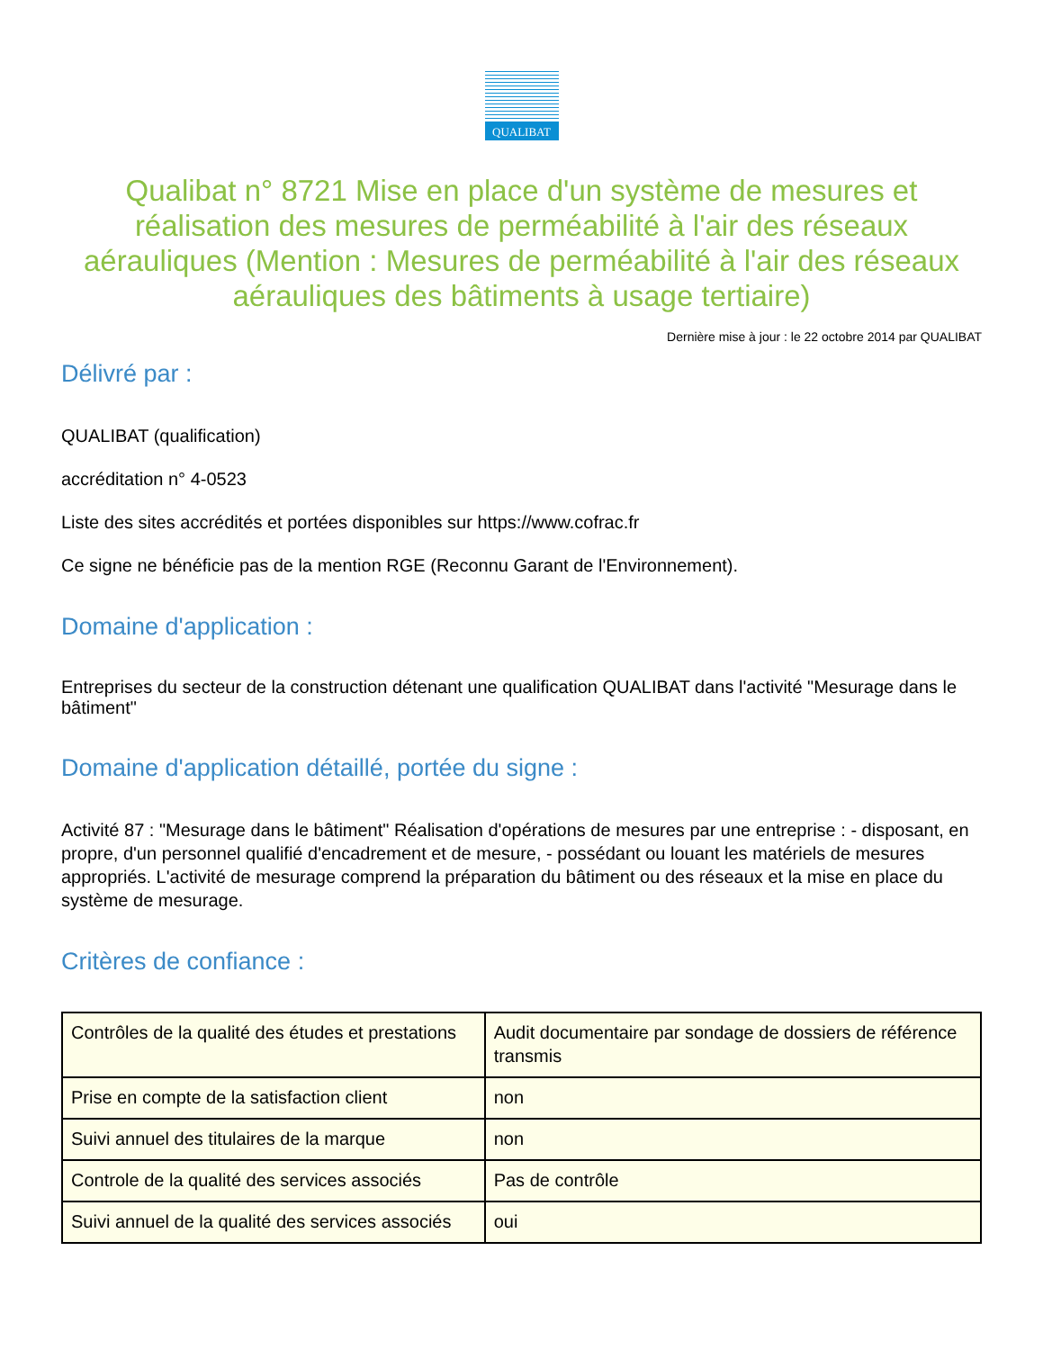QUALIBAT
Qualibat n° 8721 Mise en place d'un système de mesures et réalisation des mesures de perméabilité à l'air des réseaux aérauliques (Mention : Mesures de perméabilité à l'air des réseaux aérauliques des bâtiments à usage tertiaire)
Dernière mise à jour : le 22 octobre 2014 par QUALIBAT
Délivré par :
QUALIBAT (qualification)
accréditation n° 4-0523
Liste des sites accrédités et portées disponibles sur https://www.cofrac.fr
Ce signe ne bénéficie pas de la mention RGE (Reconnu Garant de l'Environnement).
Domaine d'application :
Entreprises du secteur de la construction détenant une qualification QUALIBAT dans l'activité "Mesurage dans le bâtiment"
Domaine d'application détaillé, portée du signe :
Activité 87 : "Mesurage dans le bâtiment" Réalisation d'opérations de mesures par une entreprise : - disposant, en propre, d'un personnel qualifié d'encadrement et de mesure, - possédant ou louant les matériels de mesures appropriés. L'activité de mesurage comprend la préparation du bâtiment ou des réseaux et la mise en place du système de mesurage.
Critères de confiance :
| Contrôles de la qualité des études et prestations | Audit documentaire par sondage de dossiers de référence transmis |
| Prise en compte de la satisfaction client | non |
| Suivi annuel des titulaires de la marque | non |
| Controle de la qualité des services associés | Pas de contrôle |
| Suivi annuel de la qualité des services associés | oui |